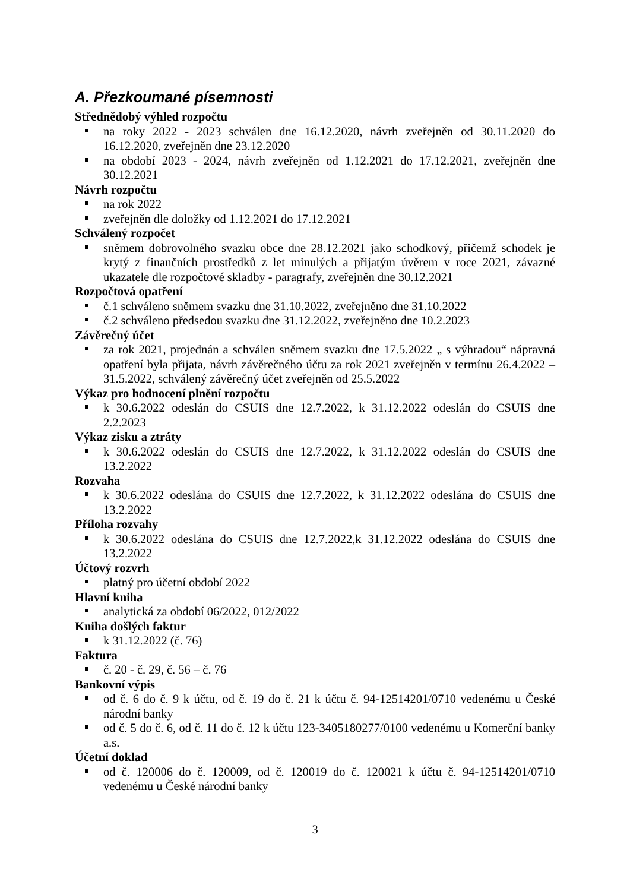A. Přezkoumané písemnosti
Střednědobý výhled rozpočtu
na roky 2022 - 2023 schválen dne 16.12.2020, návrh zveřejněn od 30.11.2020 do 16.12.2020, zveřejněn dne 23.12.2020
na období 2023 - 2024, návrh zveřejněn od 1.12.2021 do 17.12.2021, zveřejněn dne 30.12.2021
Návrh rozpočtu
na rok 2022
zveřejněn dle doložky od 1.12.2021 do 17.12.2021
Schválený rozpočet
sněmem dobrovolného svazku obce dne 28.12.2021 jako schodkový, přičemž schodek je krytý z finančních prostředků z let minulých a přijatým úvěrem v roce 2021, závazné ukazatele dle rozpočtové skladby - paragrafy, zveřejněn dne 30.12.2021
Rozpočtová opatření
č.1 schváleno sněmem svazku dne 31.10.2022, zveřejněno dne 31.10.2022
č.2 schváleno předsedou svazku dne 31.12.2022, zveřejněno dne 10.2.2023
Závěrečný účet
za rok 2021, projednán a schválen sněmem svazku dne 17.5.2022 „ s výhradou“ nápravná opatření byla přijata, návrh závěrečného účtu za rok 2021 zveřejněn v termínu 26.4.2022 – 31.5.2022, schválený závěrečný účet zveřejněn od 25.5.2022
Výkaz pro hodnocení plnění rozpočtu
k 30.6.2022 odeslán do CSUIS dne 12.7.2022, k 31.12.2022 odeslán do CSUIS dne 2.2.2023
Výkaz zisku a ztráty
k 30.6.2022 odeslán do CSUIS dne 12.7.2022, k 31.12.2022 odeslán do CSUIS dne 13.2.2022
Rozvaha
k 30.6.2022 odeslána do CSUIS dne 12.7.2022, k 31.12.2022 odeslána do CSUIS dne 13.2.2022
Příloha rozvahy
k 30.6.2022 odeslána do CSUIS dne 12.7.2022,k 31.12.2022 odeslána do CSUIS dne 13.2.2022
Účtový rozvrh
platný pro účetní období 2022
Hlavní kniha
analytická za období 06/2022, 012/2022
Kniha došlých faktur
k 31.12.2022 (č. 76)
Faktura
č. 20 - č. 29, č. 56 – č. 76
Bankovní výpis
od č. 6 do č. 9 k účtu, od č. 19 do č. 21 k účtu č. 94-12514201/0710 vedenému u České národní banky
od č. 5 do č. 6, od č. 11 do č. 12 k účtu 123-3405180277/0100 vedenému u Komerční banky a.s.
Účetní doklad
od č. 120006 do č. 120009, od č. 120019 do č. 120021 k účtu č. 94-12514201/0710 vedenému u České národní banky
3